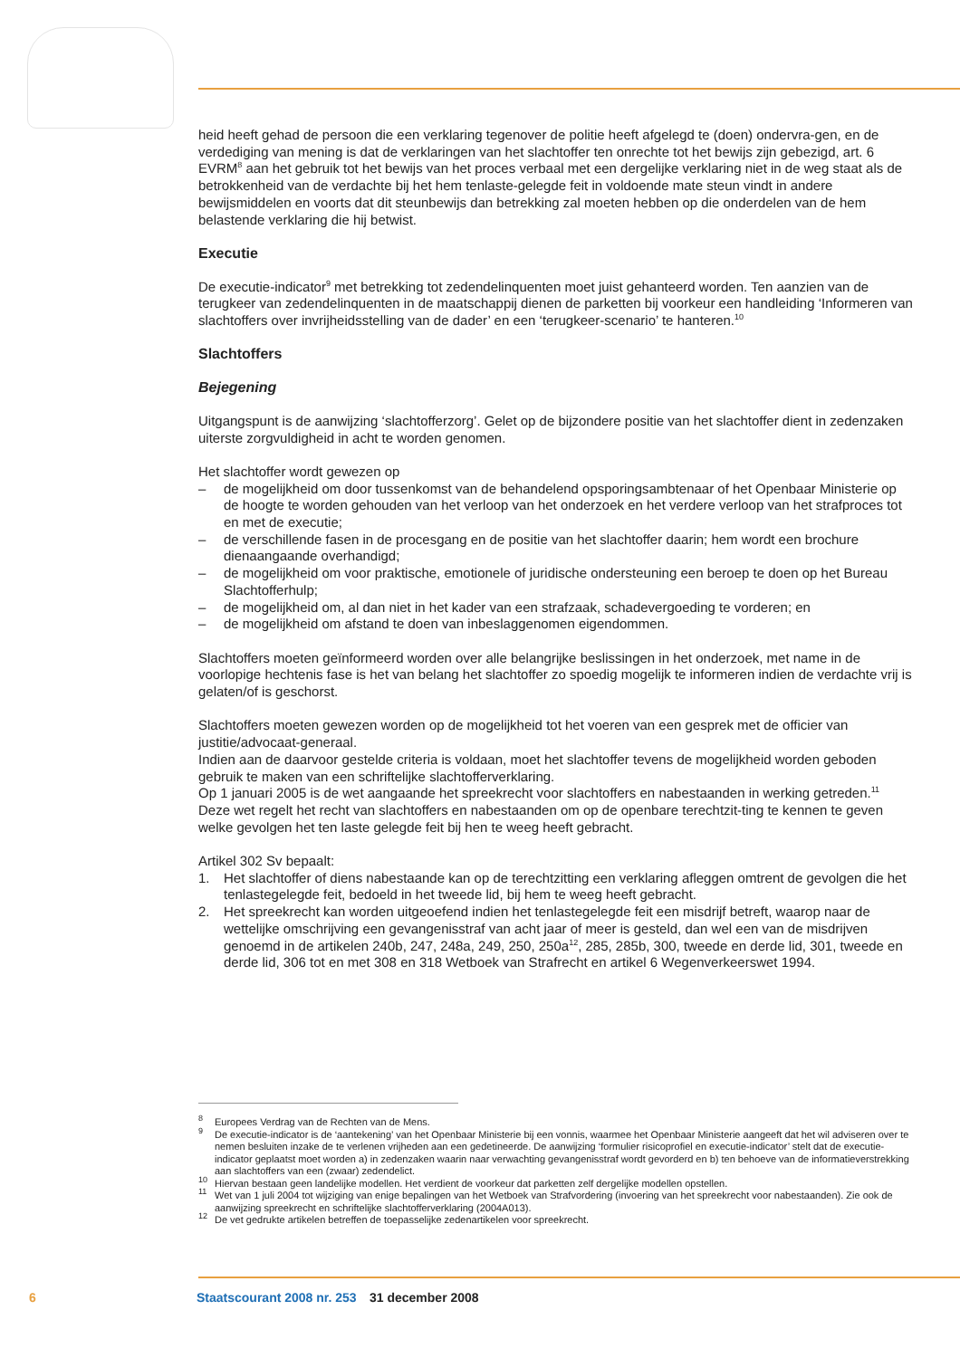heid heeft gehad de persoon die een verklaring tegenover de politie heeft afgelegd te (doen) ondervra-gen, en de verdediging van mening is dat de verklaringen van het slachtoffer ten onrechte tot het bewijs zijn gebezigd, art. 6 EVRM<sup>8</sup> aan het gebruik tot het bewijs van het proces verbaal met een dergelijke verklaring niet in de weg staat als de betrokkenheid van de verdachte bij het hem tenlaste-gelegde feit in voldoende mate steun vindt in andere bewijsmiddelen en voorts dat dit steunbewijs dan betrekking zal moeten hebben op die onderdelen van de hem belastende verklaring die hij betwist.
Executie
De executie-indicator<sup>9</sup> met betrekking tot zedendelinquenten moet juist gehanteerd worden. Ten aanzien van de terugkeer van zedendelinquenten in de maatschappij dienen de parketten bij voorkeur een handleiding ‘Informeren van slachtoffers over invrijheidsstelling van de dader’ en een ‘terugkeer-scenario’ te hanteren.<sup>10</sup>
Slachtoffers
Bejegening
Uitgangspunt is de aanwijzing ‘slachtofferzorg’. Gelet op de bijzondere positie van het slachtoffer dient in zedenzaken uiterste zorgvuldigheid in acht te worden genomen.
Het slachtoffer wordt gewezen op
– de mogelijkheid om door tussenkomst van de behandelend opsporingsambtenaar of het Openbaar Ministerie op de hoogte te worden gehouden van het verloop van het onderzoek en het verdere verloop van het strafproces tot en met de executie;
– de verschillende fasen in de procesgang en de positie van het slachtoffer daarin; hem wordt een brochure dienaangaande overhandigd;
– de mogelijkheid om voor praktische, emotionele of juridische ondersteuning een beroep te doen op het Bureau Slachtofferhulp;
– de mogelijkheid om, al dan niet in het kader van een strafzaak, schadevergoeding te vorderen; en
– de mogelijkheid om afstand te doen van inbeslaggenomen eigendommen.
Slachtoffers moeten geïnformeerd worden over alle belangrijke beslissingen in het onderzoek, met name in de voorlopige hechtenis fase is het van belang het slachtoffer zo spoedig mogelijk te informeren indien de verdachte vrij is gelaten/of is geschorst.
Slachtoffers moeten gewezen worden op de mogelijkheid tot het voeren van een gesprek met de officier van justitie/advocaat-generaal.
Indien aan de daarvoor gestelde criteria is voldaan, moet het slachtoffer tevens de mogelijkheid worden geboden gebruik te maken van een schriftelijke slachtofferverklaring.
Op 1 januari 2005 is de wet aangaande het spreekrecht voor slachtoffers en nabestaanden in werking getreden.<sup>11</sup> Deze wet regelt het recht van slachtoffers en nabestaanden om op de openbare terechtzit-ting te kennen te geven welke gevolgen het ten laste gelegde feit bij hen te weeg heeft gebracht.
Artikel 302 Sv bepaalt:
1. Het slachtoffer of diens nabestaande kan op de terechtzitting een verklaring afleggen omtrent de gevolgen die het tenlastegelegde feit, bedoeld in het tweede lid, bij hem te weeg heeft gebracht.
2. Het spreekrecht kan worden uitgeoefend indien het tenlastegelegde feit een misdrijf betreft, waarop naar de wettelijke omschrijving een gevangenisstraf van acht jaar of meer is gesteld, dan wel een van de misdrijven genoemd in de artikelen 240b, 247, 248a, 249, 250, 250a<sup>12</sup>, 285, 285b, 300, tweede en derde lid, 301, tweede en derde lid, 306 tot en met 308 en 318 Wetboek van Strafrecht en artikel 6 Wegenverkeerswet 1994.
<sup>8</sup> Europees Verdrag van de Rechten van de Mens.
<sup>9</sup> De executie-indicator is de ‘aantekening’ van het Openbaar Ministerie bij een vonnis, waarmee het Openbaar Ministerie aangeeft dat het wil adviseren over te nemen besluiten inzake de te verlenen vrijheden aan een gedetineerde. De aanwijzing ‘formulier risicoprofiel en executie-indicator’ stelt dat de executie-indicator geplaatst moet worden a) in zedenzaken waarin naar verwachting gevangenisstraf wordt gevorderd en b) ten behoeve van de informatieverstrekking aan slachtoffers van een (zwaar) zedendelict.
<sup>10</sup> Hiervan bestaan geen landelijke modellen. Het verdient de voorkeur dat parketten zelf dergelijke modellen opstellen.
<sup>11</sup> Wet van 1 juli 2004 tot wijziging van enige bepalingen van het Wetboek van Strafvordering (invoering van het spreekrecht voor nabestaanden). Zie ook de aanwijzing spreekrecht en schriftelijke slachtofferverklaring (2004A013).
<sup>12</sup> De vet gedrukte artikelen betreffen de toepasselijke zedenartikelen voor spreekrecht.
6 Staatscourant 2008 nr. 253 31 december 2008